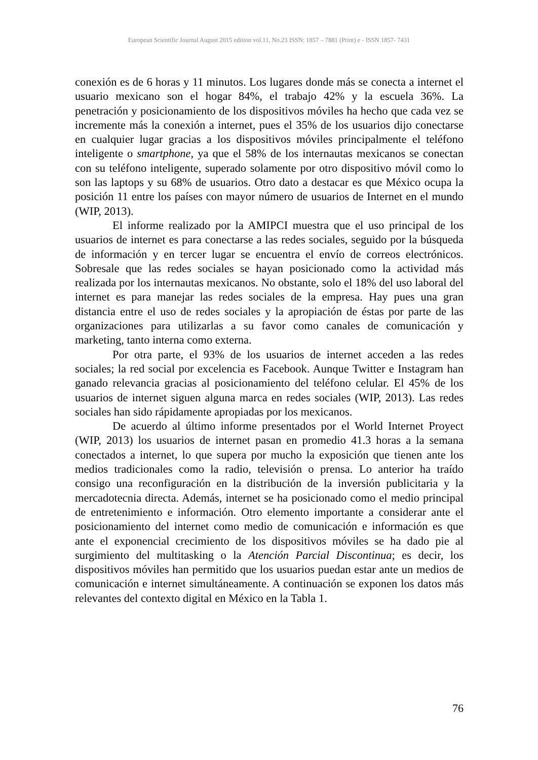European Scientific Journal August 2015 edition vol.11, No.23 ISSN: 1857 – 7881 (Print) e - ISSN 1857- 7431
conexión es de 6 horas y 11 minutos. Los lugares donde más se conecta a internet el usuario mexicano son el hogar 84%, el trabajo 42% y la escuela 36%. La penetración y posicionamiento de los dispositivos móviles ha hecho que cada vez se incremente más la conexión a internet, pues el 35% de los usuarios dijo conectarse en cualquier lugar gracias a los dispositivos móviles principalmente el teléfono inteligente o smartphone, ya que el 58% de los internautas mexicanos se conectan con su teléfono inteligente, superado solamente por otro dispositivo móvil como lo son las laptops y su 68% de usuarios. Otro dato a destacar es que México ocupa la posición 11 entre los países con mayor número de usuarios de Internet en el mundo (WIP, 2013).
El informe realizado por la AMIPCI muestra que el uso principal de los usuarios de internet es para conectarse a las redes sociales, seguido por la búsqueda de información y en tercer lugar se encuentra el envío de correos electrónicos. Sobresale que las redes sociales se hayan posicionado como la actividad más realizada por los internautas mexicanos. No obstante, solo el 18% del uso laboral del internet es para manejar las redes sociales de la empresa. Hay pues una gran distancia entre el uso de redes sociales y la apropiación de éstas por parte de las organizaciones para utilizarlas a su favor como canales de comunicación y marketing, tanto interna como externa.
Por otra parte, el 93% de los usuarios de internet acceden a las redes sociales; la red social por excelencia es Facebook. Aunque Twitter e Instagram han ganado relevancia gracias al posicionamiento del teléfono celular. El 45% de los usuarios de internet siguen alguna marca en redes sociales (WIP, 2013). Las redes sociales han sido rápidamente apropiadas por los mexicanos.
De acuerdo al último informe presentados por el World Internet Proyect (WIP, 2013) los usuarios de internet pasan en promedio 41.3 horas a la semana conectados a internet, lo que supera por mucho la exposición que tienen ante los medios tradicionales como la radio, televisión o prensa. Lo anterior ha traído consigo una reconfiguración en la distribución de la inversión publicitaria y la mercadotecnia directa. Además, internet se ha posicionado como el medio principal de entretenimiento e información. Otro elemento importante a considerar ante el posicionamiento del internet como medio de comunicación e información es que ante el exponencial crecimiento de los dispositivos móviles se ha dado pie al surgimiento del multitasking o la Atención Parcial Discontinua; es decir, los dispositivos móviles han permitido que los usuarios puedan estar ante un medios de comunicación e internet simultáneamente. A continuación se exponen los datos más relevantes del contexto digital en México en la Tabla 1.
76